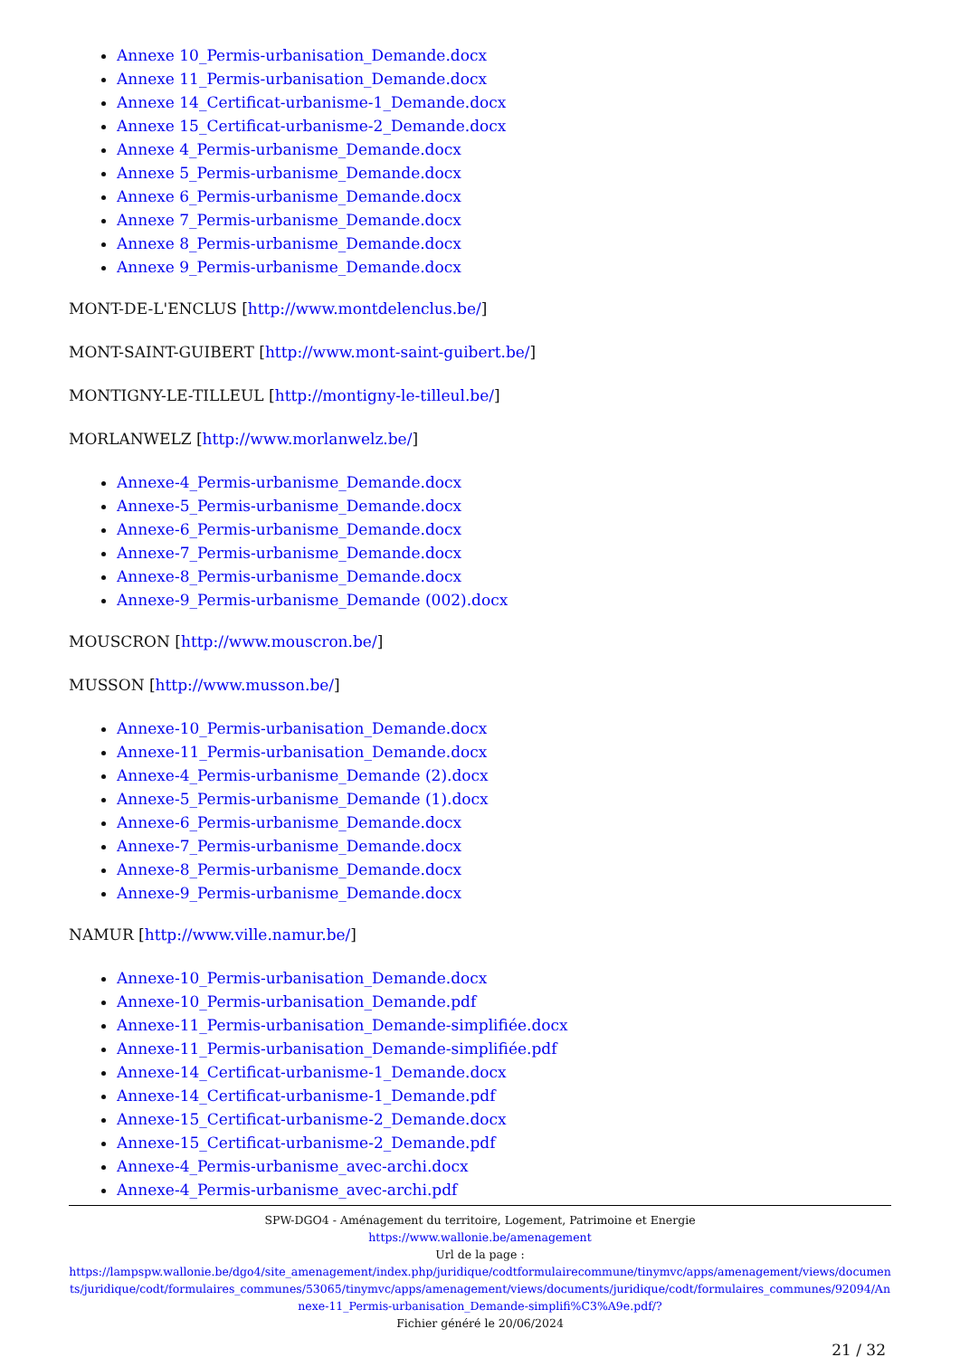Annexe 10_Permis-urbanisation_Demande.docx
Annexe 11_Permis-urbanisation_Demande.docx
Annexe 14_Certificat-urbanisme-1_Demande.docx
Annexe 15_Certificat-urbanisme-2_Demande.docx
Annexe 4_Permis-urbanisme_Demande.docx
Annexe 5_Permis-urbanisme_Demande.docx
Annexe 6_Permis-urbanisme_Demande.docx
Annexe 7_Permis-urbanisme_Demande.docx
Annexe 8_Permis-urbanisme_Demande.docx
Annexe 9_Permis-urbanisme_Demande.docx
MONT-DE-L'ENCLUS [http://www.montdelenclus.be/]
MONT-SAINT-GUIBERT [http://www.mont-saint-guibert.be/]
MONTIGNY-LE-TILLEUL [http://montigny-le-tilleul.be/]
MORLANWELZ [http://www.morlanwelz.be/]
Annexe-4_Permis-urbanisme_Demande.docx
Annexe-5_Permis-urbanisme_Demande.docx
Annexe-6_Permis-urbanisme_Demande.docx
Annexe-7_Permis-urbanisme_Demande.docx
Annexe-8_Permis-urbanisme_Demande.docx
Annexe-9_Permis-urbanisme_Demande (002).docx
MOUSCRON [http://www.mouscron.be/]
MUSSON [http://www.musson.be/]
Annexe-10_Permis-urbanisation_Demande.docx
Annexe-11_Permis-urbanisation_Demande.docx
Annexe-4_Permis-urbanisme_Demande (2).docx
Annexe-5_Permis-urbanisme_Demande (1).docx
Annexe-6_Permis-urbanisme_Demande.docx
Annexe-7_Permis-urbanisme_Demande.docx
Annexe-8_Permis-urbanisme_Demande.docx
Annexe-9_Permis-urbanisme_Demande.docx
NAMUR [http://www.ville.namur.be/]
Annexe-10_Permis-urbanisation_Demande.docx
Annexe-10_Permis-urbanisation_Demande.pdf
Annexe-11_Permis-urbanisation_Demande-simplifiée.docx
Annexe-11_Permis-urbanisation_Demande-simplifiée.pdf
Annexe-14_Certificat-urbanisme-1_Demande.docx
Annexe-14_Certificat-urbanisme-1_Demande.pdf
Annexe-15_Certificat-urbanisme-2_Demande.docx
Annexe-15_Certificat-urbanisme-2_Demande.pdf
Annexe-4_Permis-urbanisme_avec-archi.docx
Annexe-4_Permis-urbanisme_avec-archi.pdf
SPW-DGO4 - Aménagement du territoire, Logement, Patrimoine et Energie
https://www.wallonie.be/amenagement
Url de la page :
https://lampspw.wallonie.be/dgo4/site_amenagement/index.php/juridique/codtformulairecommune/tinymvc/apps/amenagement/views/documents/juridique/codt/formulaires_communes/53065/tinymvc/apps/amenagement/views/documents/juridique/codt/formulaires_communes/92094/Annexe-11_Permis-urbanisation_Demande-simplifi%C3%A9e.pdf/?
Fichier généré le 20/06/2024
21 / 32